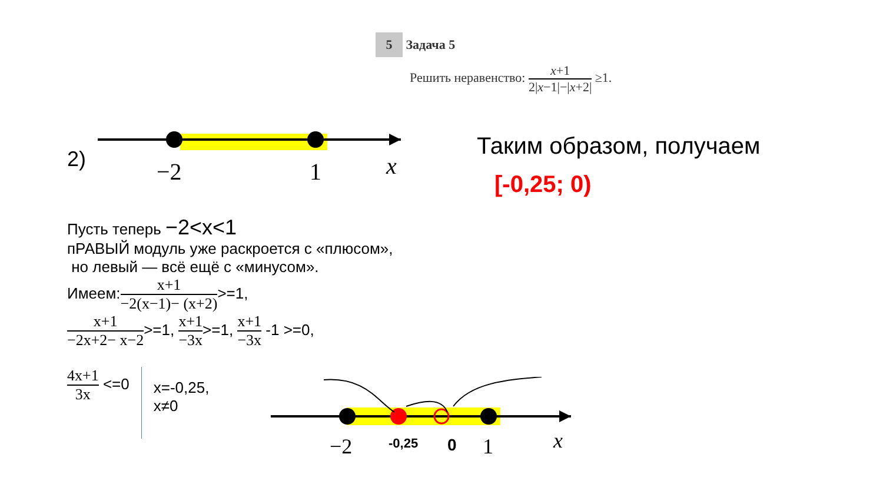5 Задача 5
Решить неравенство: x+1 2|x−1|−|x+2| ≥1.
2)
−2
1
x
Пусть теперь −2<x<1
пРАВЫЙ модуль уже раскроется с «плюсом»,
но левый — всё ещё с «минусом».
Имеем:x+1 −2(x−1)− (x+2)>=1,
x+1 −2x+2− x−2>=1, x+1 −3x>=1, x+1 −3x -1 >=0,
4x+1 3x <=0
x=-0,25,
x≠0
Таким образом, получаем
[-0,25; 0)
-0,25
0
−2
1
x